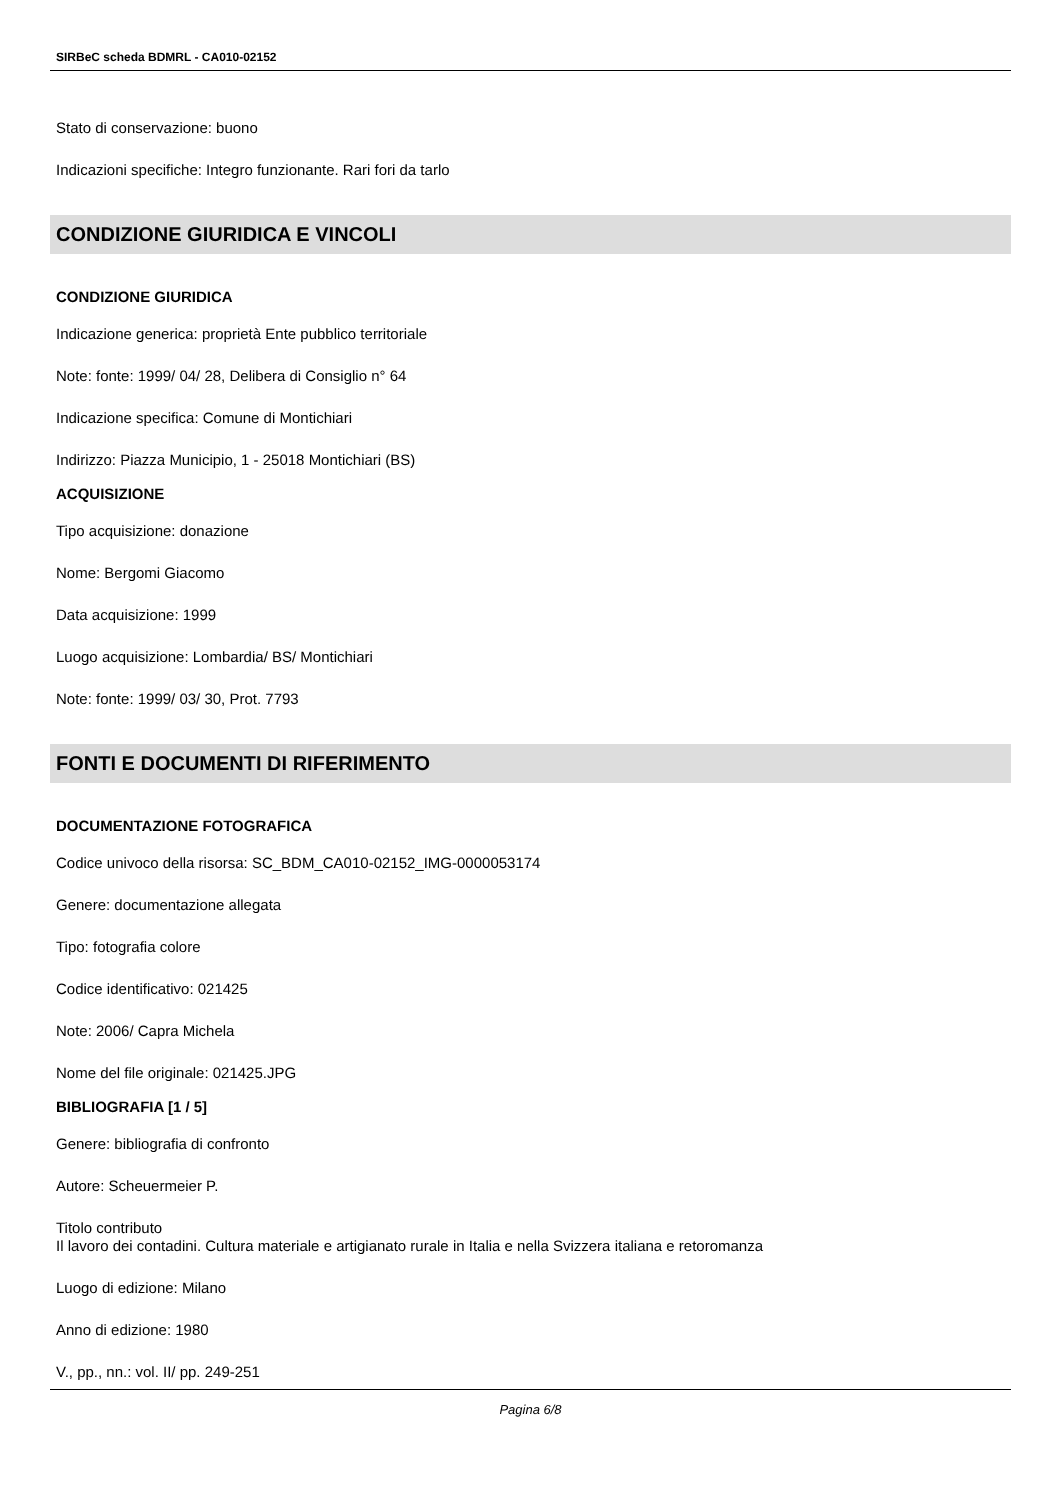SIRBeC scheda BDMRL - CA010-02152
Stato di conservazione: buono
Indicazioni specifiche: Integro funzionante. Rari fori da tarlo
CONDIZIONE GIURIDICA E VINCOLI
CONDIZIONE GIURIDICA
Indicazione generica: proprietà Ente pubblico territoriale
Note: fonte: 1999/ 04/ 28, Delibera di Consiglio n° 64
Indicazione specifica: Comune di Montichiari
Indirizzo: Piazza Municipio, 1 - 25018 Montichiari (BS)
ACQUISIZIONE
Tipo acquisizione: donazione
Nome: Bergomi Giacomo
Data acquisizione: 1999
Luogo acquisizione: Lombardia/ BS/ Montichiari
Note: fonte: 1999/ 03/ 30, Prot. 7793
FONTI E DOCUMENTI DI RIFERIMENTO
DOCUMENTAZIONE FOTOGRAFICA
Codice univoco della risorsa: SC_BDM_CA010-02152_IMG-0000053174
Genere: documentazione allegata
Tipo: fotografia colore
Codice identificativo: 021425
Note: 2006/ Capra Michela
Nome del file originale: 021425.JPG
BIBLIOGRAFIA [1 / 5]
Genere: bibliografia di confronto
Autore: Scheuermeier P.
Titolo contributo
Il lavoro dei contadini. Cultura materiale e artigianato rurale in Italia e nella Svizzera italiana e retoromanza
Luogo di edizione: Milano
Anno di edizione: 1980
V., pp., nn.: vol. II/ pp. 249-251
Pagina 6/8